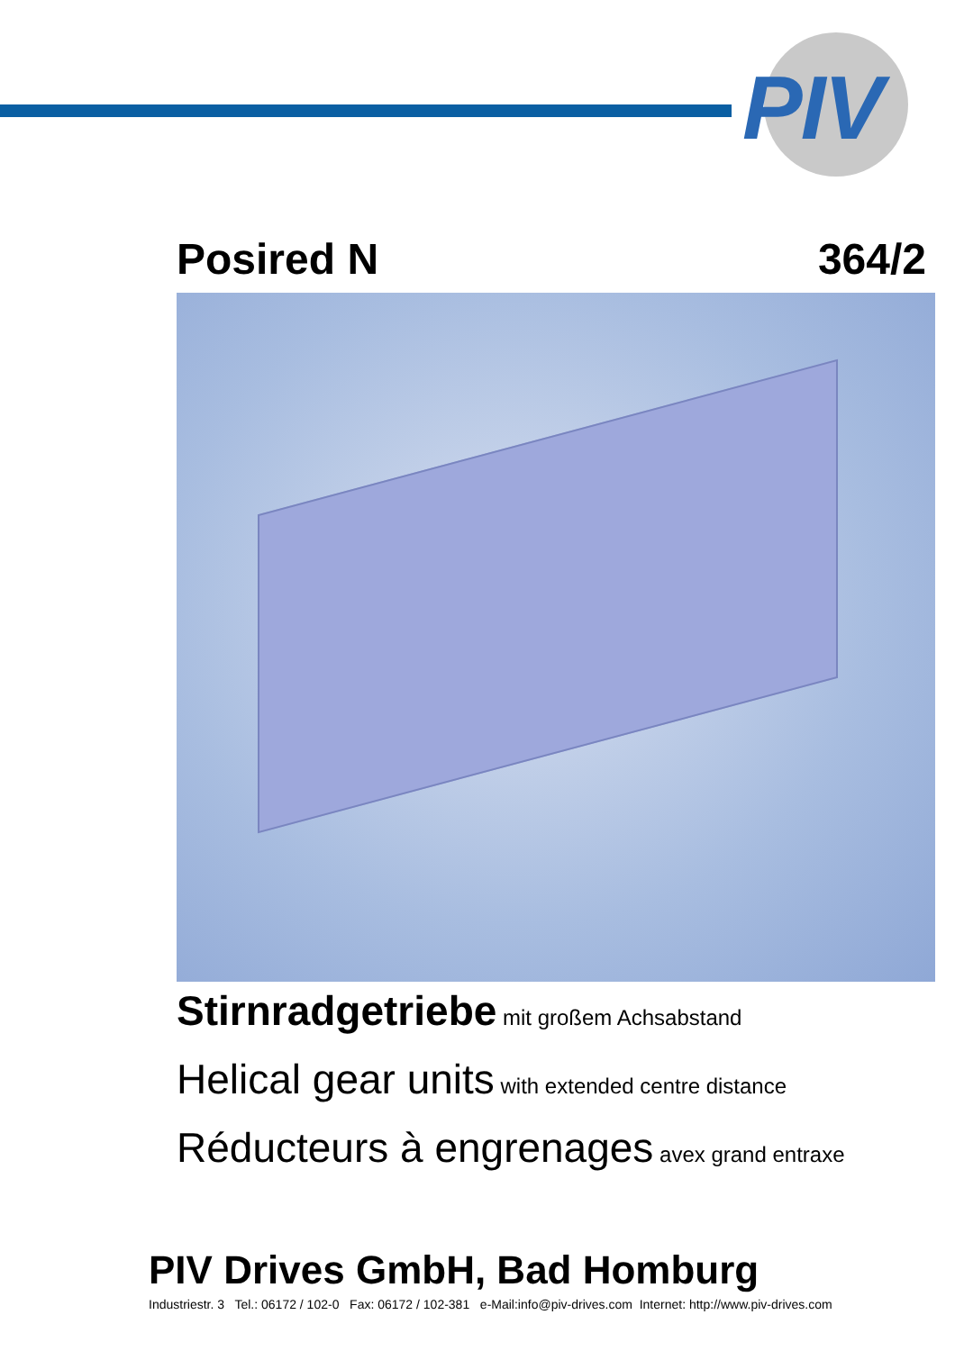PIV
Posired N 364/2
Stirnradgetriebe mit großem Achsabstand
Helical gear units with extended centre distance
Réducteurs à engrenages avex grand entraxe
PIV Drives GmbH, Bad Homburg
Industriestr. 3 Tel.: 06172 / 102-0 Fax: 06172 / 102-381 e-Mail:info@piv-drives.com Internet: http://www.piv-drives.com